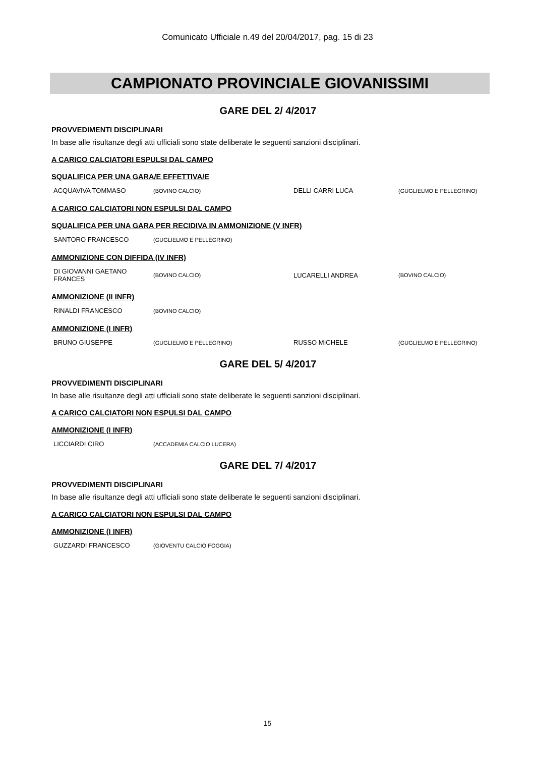Comunicato Ufficiale n.49 del 20/04/2017, pag. 15 di 23
CAMPIONATO PROVINCIALE GIOVANISSIMI
GARE DEL 2/ 4/2017
PROVVEDIMENTI DISCIPLINARI
In base alle risultanze degli atti ufficiali sono state deliberate le seguenti sanzioni disciplinari.
A CARICO CALCIATORI ESPULSI DAL CAMPO
SQUALIFICA PER UNA GARA/E EFFETTIVA/E
| ACQUAVIVA TOMMASO | (BOVINO CALCIO) | DELLI CARRI LUCA | (GUGLIELMO E PELLEGRINO) |
A CARICO CALCIATORI NON ESPULSI DAL CAMPO
SQUALIFICA PER UNA GARA PER RECIDIVA IN AMMONIZIONE (V INFR)
| SANTORO FRANCESCO | (GUGLIELMO E PELLEGRINO) |
AMMONIZIONE CON DIFFIDA (IV INFR)
| DI GIOVANNI GAETANO FRANCES | (BOVINO CALCIO) | LUCARELLI ANDREA | (BOVINO CALCIO) |
AMMONIZIONE (II INFR)
| RINALDI FRANCESCO | (BOVINO CALCIO) |
AMMONIZIONE (I INFR)
| BRUNO GIUSEPPE | (GUGLIELMO E PELLEGRINO) | RUSSO MICHELE | (GUGLIELMO E PELLEGRINO) |
GARE DEL 5/ 4/2017
PROVVEDIMENTI DISCIPLINARI
In base alle risultanze degli atti ufficiali sono state deliberate le seguenti sanzioni disciplinari.
A CARICO CALCIATORI NON ESPULSI DAL CAMPO
AMMONIZIONE (I INFR)
| LICCIARDI CIRO | (ACCADEMIA CALCIO LUCERA) |
GARE DEL 7/ 4/2017
PROVVEDIMENTI DISCIPLINARI
In base alle risultanze degli atti ufficiali sono state deliberate le seguenti sanzioni disciplinari.
A CARICO CALCIATORI NON ESPULSI DAL CAMPO
AMMONIZIONE (I INFR)
| GUZZARDI FRANCESCO | (GIOVENTU CALCIO FOGGIA) |
15